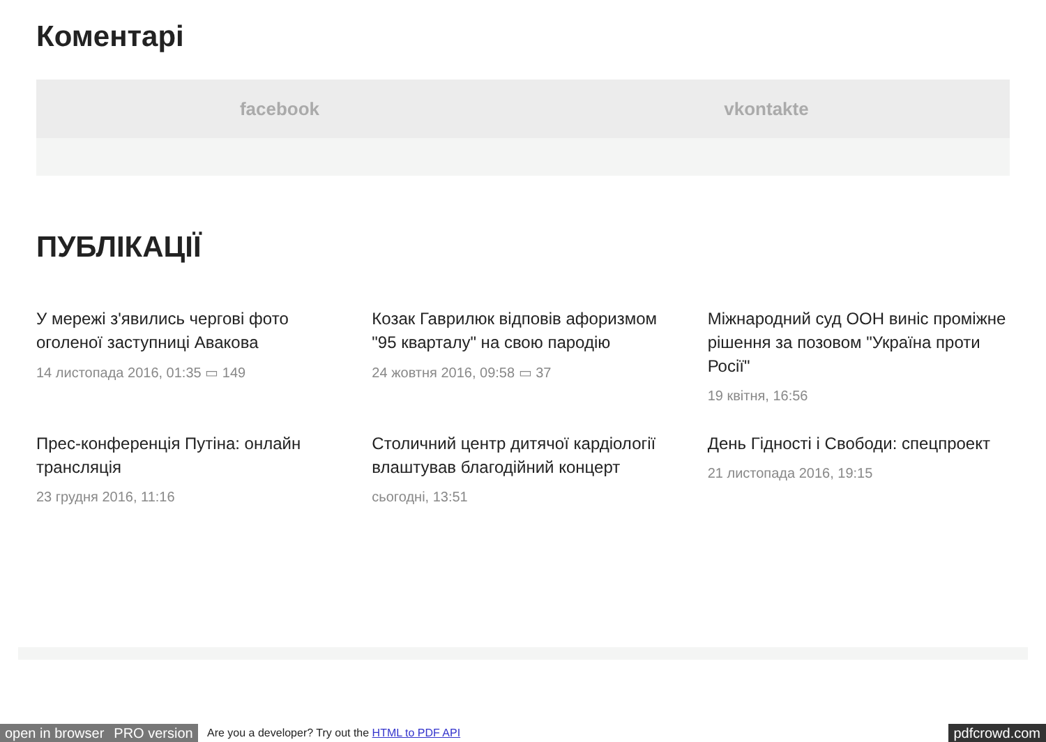Коментарі
facebook vkontakte
ПУБЛІКАЦІЇ
У мережі з'явились чергові фото оголеної заступниці Авакова
14 листопада 2016, 01:35 ▭ 149
Козак Гаврилюк відповів афоризмом "95 кварталу" на свою пародію
24 жовтня 2016, 09:58 ▭ 37
Міжнародний суд ООН виніс проміжне рішення за позовом "Україна проти Росії"
19 квітня, 16:56
Прес-конференція Путіна: онлайн трансляція
23 грудня 2016, 11:16
Столичний центр дитячої кардіології влаштував благодійний концерт
сьогодні, 13:51
День Гідності і Свободи: спецпроект
21 листопада 2016, 19:15
open in browser PRO version Are you a developer? Try out the HTML to PDF API pdfcrowd.com